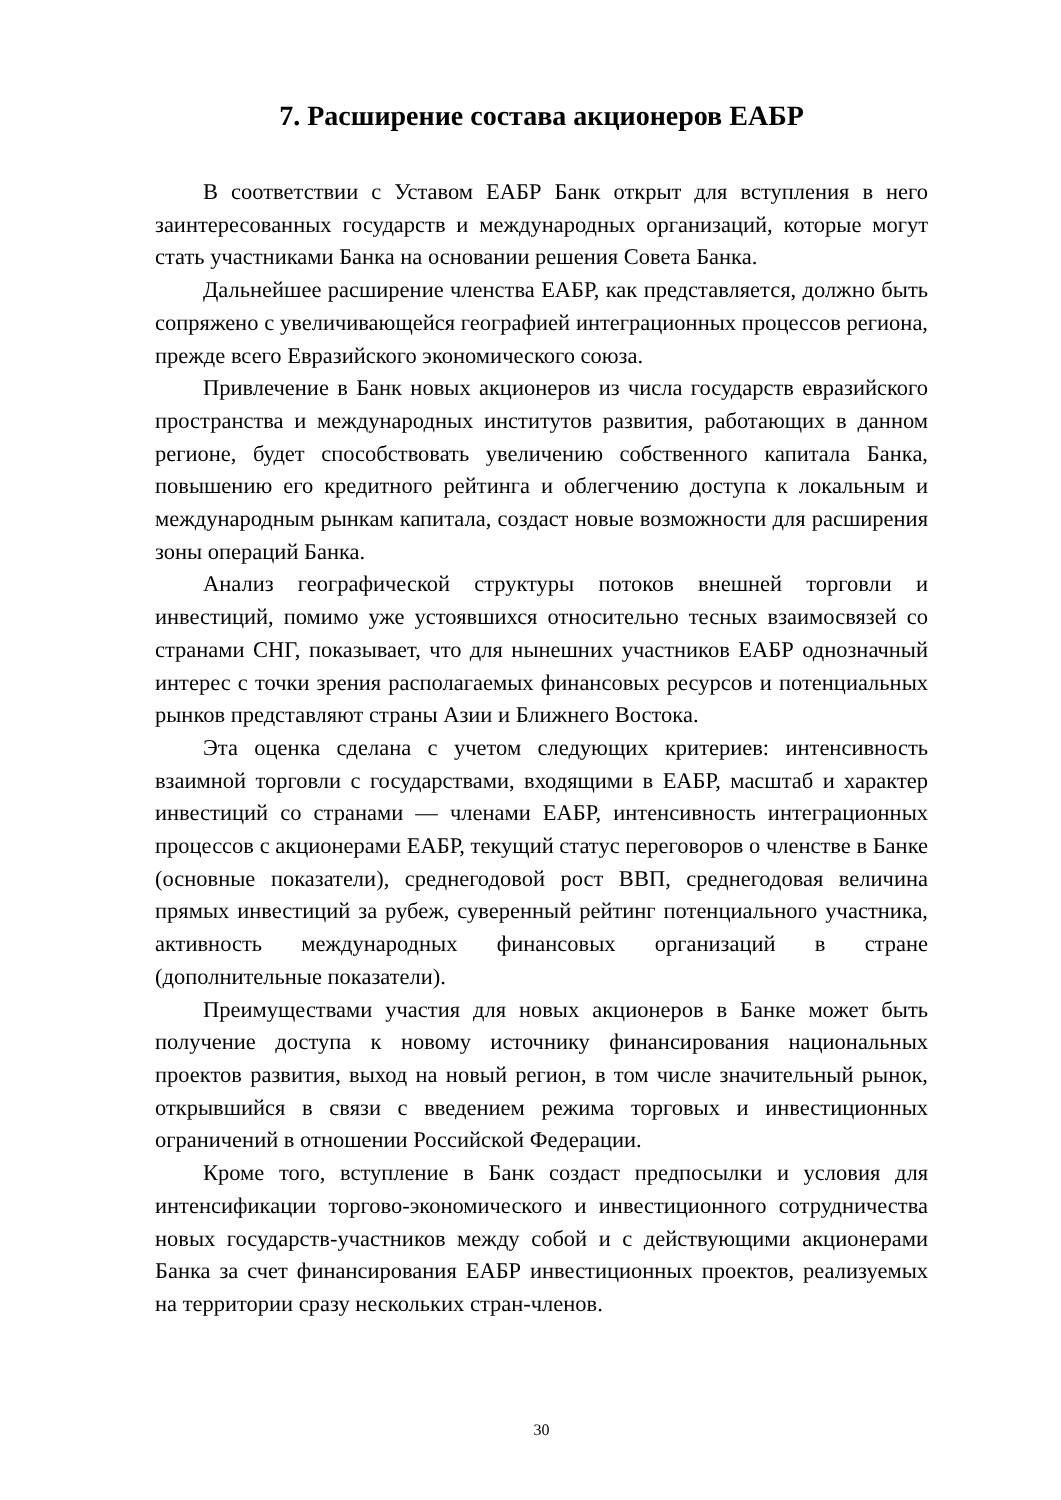7. Расширение состава акционеров ЕАБР
В соответствии с Уставом ЕАБР Банк открыт для вступления в него заинтересованных государств и международных организаций, которые могут стать участниками Банка на основании решения Совета Банка.
Дальнейшее расширение членства ЕАБР, как представляется, должно быть сопряжено с увеличивающейся географией интеграционных процессов региона, прежде всего Евразийского экономического союза.
Привлечение в Банк новых акционеров из числа государств евразийского пространства и международных институтов развития, работающих в данном регионе, будет способствовать увеличению собственного капитала Банка, повышению его кредитного рейтинга и облегчению доступа к локальным и международным рынкам капитала, создаст новые возможности для расширения зоны операций Банка.
Анализ географической структуры потоков внешней торговли и инвестиций, помимо уже устоявшихся относительно тесных взаимосвязей со странами СНГ, показывает, что для нынешних участников ЕАБР однозначный интерес с точки зрения располагаемых финансовых ресурсов и потенциальных рынков представляют страны Азии и Ближнего Востока.
Эта оценка сделана с учетом следующих критериев: интенсивность взаимной торговли с государствами, входящими в ЕАБР, масштаб и характер инвестиций со странами — членами ЕАБР, интенсивность интеграционных процессов с акционерами ЕАБР, текущий статус переговоров о членстве в Банке (основные показатели), среднегодовой рост ВВП, среднегодовая величина прямых инвестиций за рубеж, суверенный рейтинг потенциального участника, активность международных финансовых организаций в стране (дополнительные показатели).
Преимуществами участия для новых акционеров в Банке может быть получение доступа к новому источнику финансирования национальных проектов развития, выход на новый регион, в том числе значительный рынок, открывшийся в связи с введением режима торговых и инвестиционных ограничений в отношении Российской Федерации.
Кроме того, вступление в Банк создаст предпосылки и условия для интенсификации торгово-экономического и инвестиционного сотрудничества новых государств-участников между собой и с действующими акционерами Банка за счет финансирования ЕАБР инвестиционных проектов, реализуемых на территории сразу нескольких стран-членов.
30